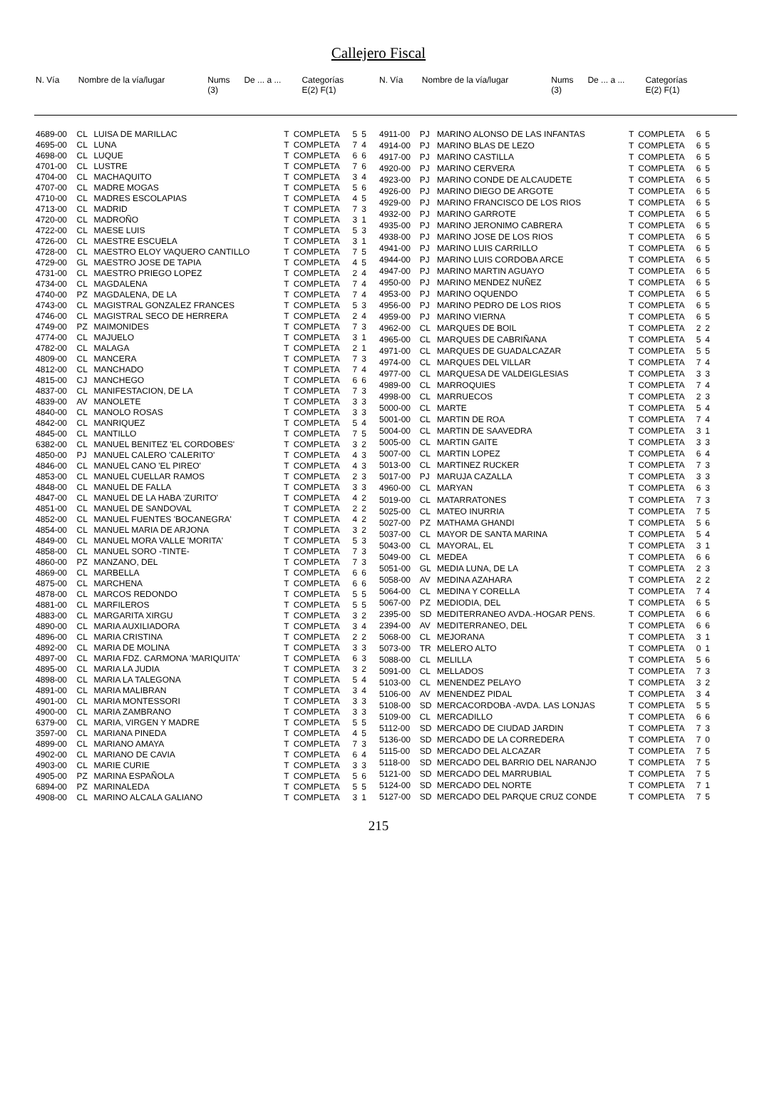Callejero Fiscal
| N. Vía | | Nombre de la vía/lugar | Nums (3) | De ... a ... | Categorías E(2) F(1) | |
| --- | --- | --- | --- | --- | --- | --- |
| N. Vía | | Nombre de la vía/lugar | Nums (3) | De ... a ... | Categorías E(2) F(1) | |
| --- | --- | --- | --- | --- | --- | --- |
| 4689-00 | CL | LUISA DE MARILLAC | T | COMPLETA | 5 | 5 |
| 4695-00 | CL | LUNA | T | COMPLETA | 7 | 4 |
| 4698-00 | CL | LUQUE | T | COMPLETA | 6 | 6 |
| 4701-00 | CL | LUSTRE | T | COMPLETA | 7 | 6 |
| 4704-00 | CL | MACHAQUITO | T | COMPLETA | 3 | 4 |
| 4707-00 | CL | MADRE MOGAS | T | COMPLETA | 5 | 6 |
| 4710-00 | CL | MADRES ESCOLAPIAS | T | COMPLETA | 4 | 5 |
| 4713-00 | CL | MADRID | T | COMPLETA | 7 | 3 |
| 4720-00 | CL | MADROÑO | T | COMPLETA | 3 | 1 |
| 4722-00 | CL | MAESE LUIS | T | COMPLETA | 5 | 3 |
| 4726-00 | CL | MAESTRE ESCUELA | T | COMPLETA | 3 | 1 |
| 4728-00 | CL | MAESTRO ELOY VAQUERO CANTILLO | T | COMPLETA | 7 | 5 |
| 4729-00 | GL | MAESTRO JOSE DE TAPIA | T | COMPLETA | 4 | 5 |
| 4731-00 | CL | MAESTRO PRIEGO LOPEZ | T | COMPLETA | 2 | 4 |
| 4734-00 | CL | MAGDALENA | T | COMPLETA | 7 | 4 |
| 4740-00 | PZ | MAGDALENA, DE LA | T | COMPLETA | 7 | 4 |
| 4743-00 | CL | MAGISTRAL GONZALEZ FRANCES | T | COMPLETA | 5 | 3 |
| 4746-00 | CL | MAGISTRAL SECO DE HERRERA | T | COMPLETA | 2 | 4 |
| 4749-00 | PZ | MAIMONIDES | T | COMPLETA | 7 | 3 |
| 4774-00 | CL | MAJUELO | T | COMPLETA | 3 | 1 |
| 4782-00 | CL | MALAGA | T | COMPLETA | 2 | 1 |
| 4809-00 | CL | MANCERA | T | COMPLETA | 7 | 3 |
| 4812-00 | CL | MANCHADO | T | COMPLETA | 7 | 4 |
| 4815-00 | CJ | MANCHEGO | T | COMPLETA | 6 | 6 |
| 4837-00 | CL | MANIFESTACION, DE LA | T | COMPLETA | 7 | 3 |
| 4839-00 | AV | MANOLETE | T | COMPLETA | 3 | 3 |
| 4840-00 | CL | MANOLO ROSAS | T | COMPLETA | 3 | 3 |
| 4842-00 | CL | MANRIQUEZ | T | COMPLETA | 5 | 4 |
| 4845-00 | CL | MANTILLO | T | COMPLETA | 7 | 5 |
| 6382-00 | CL | MANUEL BENITEZ 'EL CORDOBES' | T | COMPLETA | 3 | 2 |
| 4850-00 | PJ | MANUEL CALERO 'CALERITO' | T | COMPLETA | 4 | 3 |
| 4846-00 | CL | MANUEL CANO 'EL PIREO' | T | COMPLETA | 4 | 3 |
| 4853-00 | CL | MANUEL CUELLAR RAMOS | T | COMPLETA | 2 | 3 |
| 4848-00 | CL | MANUEL DE FALLA | T | COMPLETA | 3 | 3 |
| 4847-00 | CL | MANUEL DE LA HABA 'ZURITO' | T | COMPLETA | 4 | 2 |
| 4851-00 | CL | MANUEL DE SANDOVAL | T | COMPLETA | 2 | 2 |
| 4852-00 | CL | MANUEL FUENTES 'BOCANEGRA' | T | COMPLETA | 4 | 2 |
| 4854-00 | CL | MANUEL MARIA DE ARJONA | T | COMPLETA | 3 | 2 |
| 4849-00 | CL | MANUEL MORA VALLE 'MORITA' | T | COMPLETA | 5 | 3 |
| 4858-00 | CL | MANUEL SORO -TINTE- | T | COMPLETA | 7 | 3 |
| 4860-00 | PZ | MANZANO, DEL | T | COMPLETA | 7 | 3 |
| 4869-00 | CL | MARBELLA | T | COMPLETA | 6 | 6 |
| 4875-00 | CL | MARCHENA | T | COMPLETA | 6 | 6 |
| 4878-00 | CL | MARCOS REDONDO | T | COMPLETA | 5 | 5 |
| 4881-00 | CL | MARFILEROS | T | COMPLETA | 5 | 5 |
| 4883-00 | CL | MARGARITA XIRGU | T | COMPLETA | 3 | 2 |
| 4890-00 | CL | MARIA AUXILIADORA | T | COMPLETA | 3 | 4 |
| 4896-00 | CL | MARIA CRISTINA | T | COMPLETA | 2 | 2 |
| 4892-00 | CL | MARIA DE MOLINA | T | COMPLETA | 3 | 3 |
| 4897-00 | CL | MARIA FDZ. CARMONA 'MARIQUITA' | T | COMPLETA | 6 | 3 |
| 4895-00 | CL | MARIA LA JUDIA | T | COMPLETA | 3 | 2 |
| 4898-00 | CL | MARIA LA TALEGONA | T | COMPLETA | 5 | 4 |
| 4891-00 | CL | MARIA MALIBRAN | T | COMPLETA | 3 | 4 |
| 4901-00 | CL | MARIA MONTESSORI | T | COMPLETA | 3 | 3 |
| 4900-00 | CL | MARIA ZAMBRANO | T | COMPLETA | 3 | 3 |
| 6379-00 | CL | MARIA, VIRGEN Y MADRE | T | COMPLETA | 5 | 5 |
| 3597-00 | CL | MARIANA PINEDA | T | COMPLETA | 4 | 5 |
| 4899-00 | CL | MARIANO AMAYA | T | COMPLETA | 7 | 3 |
| 4902-00 | CL | MARIANO DE CAVIA | T | COMPLETA | 6 | 4 |
| 4903-00 | CL | MARIE CURIE | T | COMPLETA | 3 | 3 |
| 4905-00 | PZ | MARINA ESPAÑOLA | T | COMPLETA | 5 | 6 |
| 6894-00 | PZ | MARINALEDA | T | COMPLETA | 5 | 5 |
| 4908-00 | CL | MARINO ALCALA GALIANO | T | COMPLETA | 3 | 1 |
| 4911-00 | PJ | MARINO ALONSO DE LAS INFANTAS | T | COMPLETA | 6 | 5 |
| 4914-00 | PJ | MARINO BLAS DE LEZO | T | COMPLETA | 6 | 5 |
| 4917-00 | PJ | MARINO CASTILLA | T | COMPLETA | 6 | 5 |
| 4920-00 | PJ | MARINO CERVERA | T | COMPLETA | 6 | 5 |
| 4923-00 | PJ | MARINO CONDE DE ALCAUDETE | T | COMPLETA | 6 | 5 |
| 4926-00 | PJ | MARINO DIEGO DE ARGOTE | T | COMPLETA | 6 | 5 |
| 4929-00 | PJ | MARINO FRANCISCO DE LOS RIOS | T | COMPLETA | 6 | 5 |
| 4932-00 | PJ | MARINO GARROTE | T | COMPLETA | 6 | 5 |
| 4935-00 | PJ | MARINO JERONIMO CABRERA | T | COMPLETA | 6 | 5 |
| 4938-00 | PJ | MARINO JOSE DE LOS RIOS | T | COMPLETA | 6 | 5 |
| 4941-00 | PJ | MARINO LUIS CARRILLO | T | COMPLETA | 6 | 5 |
| 4944-00 | PJ | MARINO LUIS CORDOBA ARCE | T | COMPLETA | 6 | 5 |
| 4947-00 | PJ | MARINO MARTIN AGUAYO | T | COMPLETA | 6 | 5 |
| 4950-00 | PJ | MARINO MENDEZ NUÑEZ | T | COMPLETA | 6 | 5 |
| 4953-00 | PJ | MARINO OQUENDO | T | COMPLETA | 6 | 5 |
| 4956-00 | PJ | MARINO PEDRO DE LOS RIOS | T | COMPLETA | 6 | 5 |
| 4959-00 | PJ | MARINO VIERNA | T | COMPLETA | 6 | 5 |
| 4962-00 | CL | MARQUES DE BOIL | T | COMPLETA | 2 | 2 |
| 4965-00 | CL | MARQUES DE CABRIÑANA | T | COMPLETA | 5 | 4 |
| 4971-00 | CL | MARQUES DE GUADALCAZAR | T | COMPLETA | 5 | 5 |
| 4974-00 | CL | MARQUES DEL VILLAR | T | COMPLETA | 7 | 4 |
| 4977-00 | CL | MARQUESA DE VALDEIGLESIAS | T | COMPLETA | 3 | 3 |
| 4989-00 | CL | MARROQUIES | T | COMPLETA | 7 | 4 |
| 4998-00 | CL | MARRUECOS | T | COMPLETA | 2 | 3 |
| 5000-00 | CL | MARTE | T | COMPLETA | 5 | 4 |
| 5001-00 | CL | MARTIN DE ROA | T | COMPLETA | 7 | 4 |
| 5004-00 | CL | MARTIN DE SAAVEDRA | T | COMPLETA | 3 | 1 |
| 5005-00 | CL | MARTIN GAITE | T | COMPLETA | 3 | 3 |
| 5007-00 | CL | MARTIN LOPEZ | T | COMPLETA | 6 | 4 |
| 5013-00 | CL | MARTINEZ RUCKER | T | COMPLETA | 7 | 3 |
| 5017-00 | PJ | MARUJA CAZALLA | T | COMPLETA | 3 | 3 |
| 4960-00 | CL | MARYAN | T | COMPLETA | 6 | 3 |
| 5019-00 | CL | MATARRATONES | T | COMPLETA | 7 | 3 |
| 5025-00 | CL | MATEO INURRIA | T | COMPLETA | 7 | 5 |
| 5027-00 | PZ | MATHAMA GHANDI | T | COMPLETA | 5 | 6 |
| 5037-00 | CL | MAYOR DE SANTA MARINA | T | COMPLETA | 5 | 4 |
| 5043-00 | CL | MAYORAL, EL | T | COMPLETA | 3 | 1 |
| 5049-00 | CL | MEDEA | T | COMPLETA | 6 | 6 |
| 5051-00 | GL | MEDIA LUNA, DE LA | T | COMPLETA | 2 | 3 |
| 5058-00 | AV | MEDINA AZAHARA | T | COMPLETA | 2 | 2 |
| 5064-00 | CL | MEDINA Y CORELLA | T | COMPLETA | 7 | 4 |
| 5067-00 | PZ | MEDIODIA, DEL | T | COMPLETA | 6 | 5 |
| 2395-00 | SD | MEDITERRANEO AVDA.-HOGAR PENS. | T | COMPLETA | 6 | 6 |
| 2394-00 | AV | MEDITERRANEO, DEL | T | COMPLETA | 6 | 6 |
| 5068-00 | CL | MEJORANA | T | COMPLETA | 3 | 1 |
| 5073-00 | TR | MELERO ALTO | T | COMPLETA | 0 | 1 |
| 5088-00 | CL | MELILLA | T | COMPLETA | 5 | 6 |
| 5091-00 | CL | MELLADOS | T | COMPLETA | 7 | 3 |
| 5103-00 | CL | MENENDEZ PELAYO | T | COMPLETA | 3 | 2 |
| 5106-00 | AV | MENENDEZ PIDAL | T | COMPLETA | 3 | 4 |
| 5108-00 | SD | MERCACORDOBA -AVDA. LAS LONJAS | T | COMPLETA | 5 | 5 |
| 5109-00 | CL | MERCADILLO | T | COMPLETA | 6 | 6 |
| 5112-00 | SD | MERCADO DE CIUDAD JARDIN | T | COMPLETA | 7 | 3 |
| 5136-00 | SD | MERCADO DE LA CORREDERA | T | COMPLETA | 7 | 0 |
| 5115-00 | SD | MERCADO DEL ALCAZAR | T | COMPLETA | 7 | 5 |
| 5118-00 | SD | MERCADO DEL BARRIO DEL NARANJO | T | COMPLETA | 7 | 5 |
| 5121-00 | SD | MERCADO DEL MARRUBIAL | T | COMPLETA | 7 | 5 |
| 5124-00 | SD | MERCADO DEL NORTE | T | COMPLETA | 7 | 1 |
| 5127-00 | SD | MERCADO DEL PARQUE CRUZ CONDE | T | COMPLETA | 7 | 5 |
215